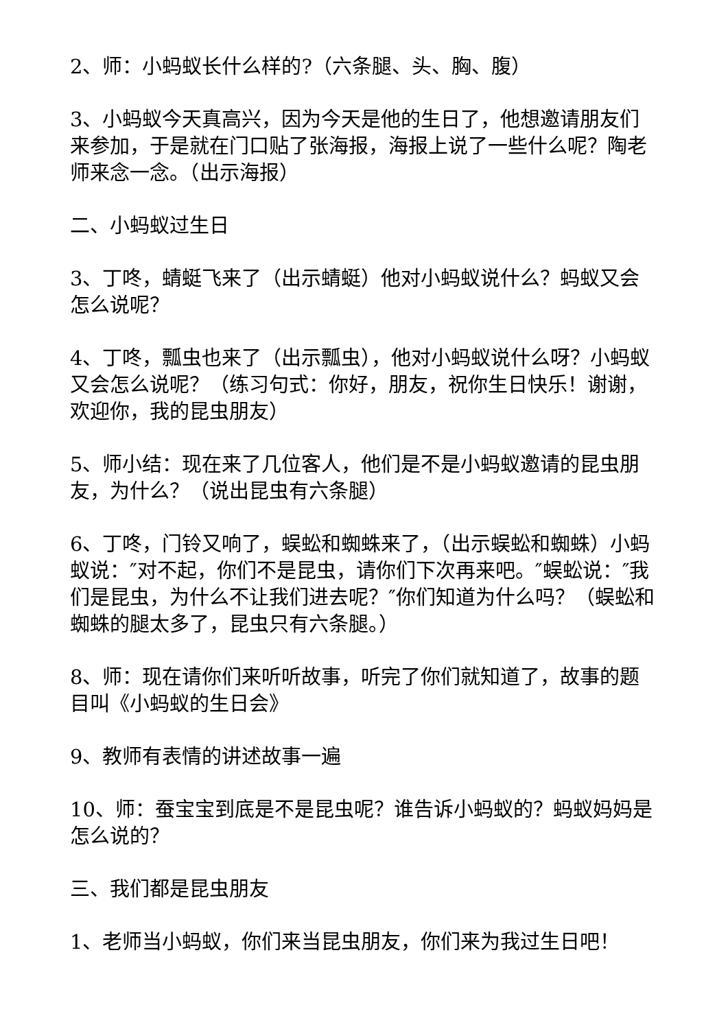2、师：小蚂蚁长什么样的?（六条腿、头、胸、腹）
3、小蚂蚁今天真高兴，因为今天是他的生日了，他想邀请朋友们来参加，于是就在门口贴了张海报，海报上说了一些什么呢？陶老师来念一念。（出示海报）
二、小蚂蚁过生日
3、丁咚，蜻蜓飞来了（出示蜻蜓）他对小蚂蚁说什么？蚂蚁又会怎么说呢？
4、丁咚，瓢虫也来了（出示瓢虫），他对小蚂蚁说什么呀？小蚂蚁又会怎么说呢？（练习句式：你好，朋友，祝你生日快乐！谢谢，欢迎你，我的昆虫朋友）
5、师小结：现在来了几位客人，他们是不是小蚂蚁邀请的昆虫朋友，为什么？（说出昆虫有六条腿）
6、丁咚，门铃又响了，蜈蚣和蜘蛛来了，（出示蜈蚣和蜘蛛）小蚂蚁说：″对不起，你们不是昆虫，请你们下次再来吧。″蜈蚣说：″我们是昆虫，为什么不让我们进去呢？″你们知道为什么吗？（蜈蚣和蜘蛛的腿太多了，昆虫只有六条腿。）
8、师：现在请你们来听听故事，听完了你们就知道了，故事的题目叫《小蚂蚁的生日会》
9、教师有表情的讲述故事一遍
10、师：蚕宝宝到底是不是昆虫呢？谁告诉小蚂蚁的？蚂蚁妈妈是怎么说的？
三、我们都是昆虫朋友
1、老师当小蚂蚁，你们来当昆虫朋友，你们来为我过生日吧！